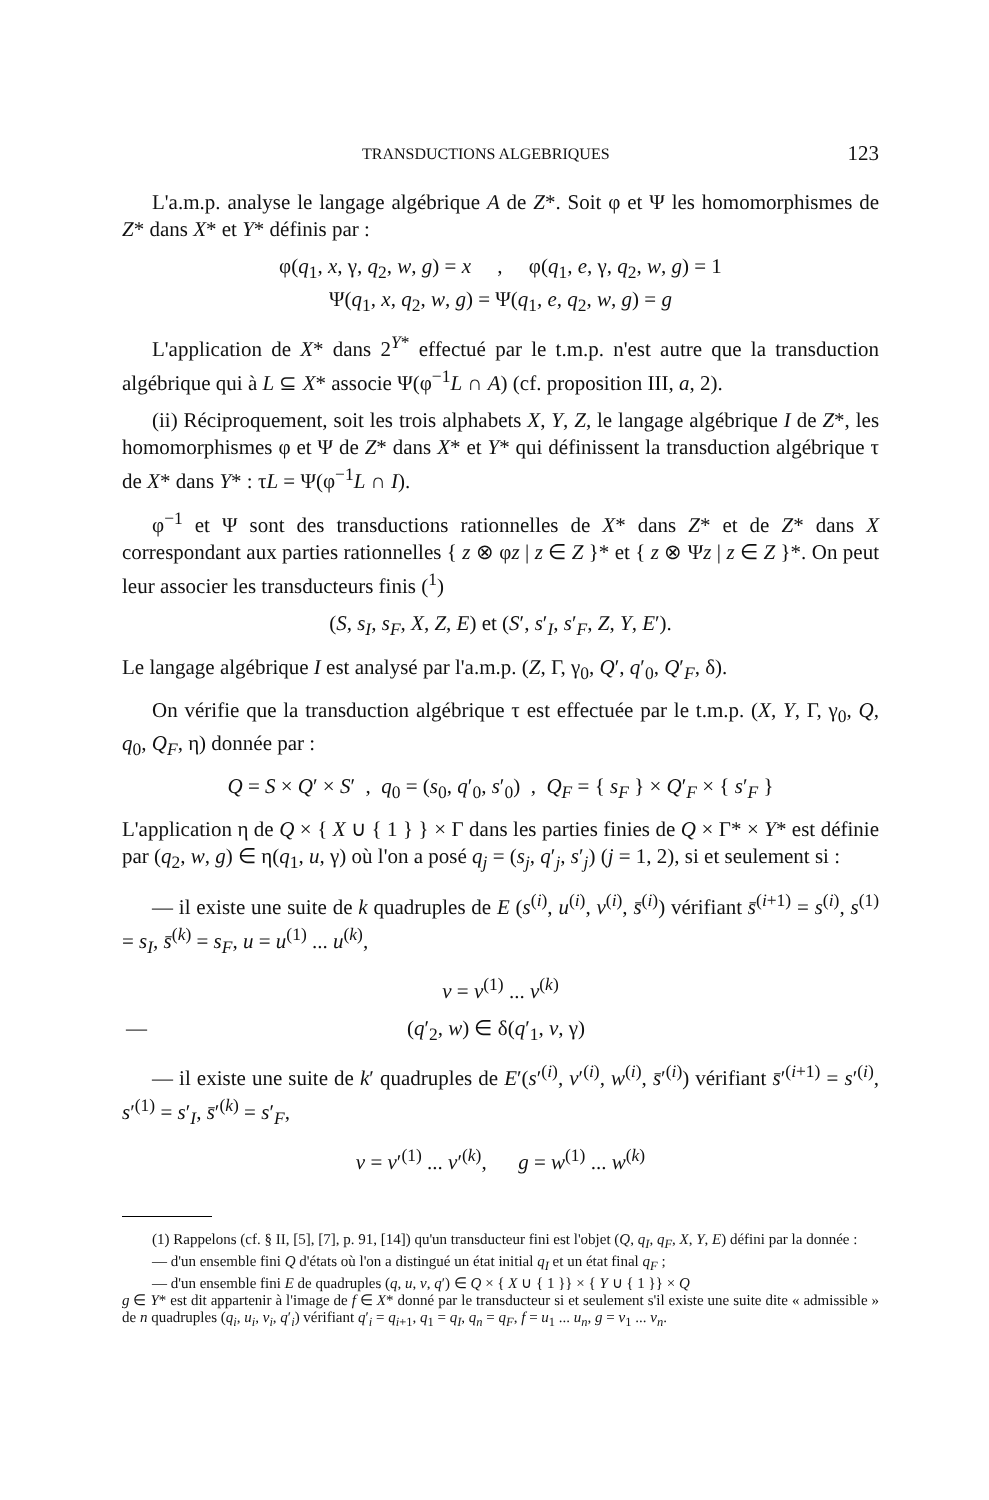TRANSDUCTIONS ALGEBRIQUES 123
L'a.m.p. analyse le langage algébrique A de Z*. Soit φ et Ψ les homomorphismes de Z* dans X* et Y* définis par :
φ(q<sub>1</sub>, x, γ, q<sub>2</sub>, w, g) = x , φ(q<sub>1</sub>, e, γ, q<sub>2</sub>, w, g) = 1
Ψ(q<sub>1</sub>, x, q<sub>2</sub>, w, g) = Ψ(q<sub>1</sub>, e, q<sub>2</sub>, w, g) = g
L'application de X* dans 2<sup>Y*</sup> effectué par le t.m.p. n'est autre que la transduction algébrique qui à L ⊆ X* associe Ψ(φ<sup>−1</sup>L ∩ A) (cf. proposition III, a, 2).
(ii) Réciproquement, soit les trois alphabets X, Y, Z, le langage algébrique I de Z*, les homomorphismes φ et Ψ de Z* dans X* et Y* qui définissent la transduction algébrique τ de X* dans Y* : τL = Ψ(φ<sup>−1</sup>L ∩ I).
φ<sup>−1</sup> et Ψ sont des transductions rationnelles de X* dans Z* et de Z* dans X correspondant aux parties rationnelles { z ⊗ φz | z ∈ Z }* et { z ⊗ Ψz | z ∈ Z }*. On peut leur associer les transducteurs finis (<sup>1</sup>)
(S, s<sub>I</sub>, s<sub>F</sub>, X, Z, E) et (S′, s′<sub>I</sub>, s′<sub>F</sub>, Z, Y, E′).
Le langage algébrique I est analysé par l'a.m.p. (Z, Γ, γ<sub>0</sub>, Q′, q′<sub>0</sub>, Q′<sub>F</sub>, δ).
On vérifie que la transduction algébrique τ est effectuée par le t.m.p. (X, Y, Γ, γ<sub>0</sub>, Q, q<sub>0</sub>, Q<sub>F</sub>, η) donnée par :
Q = S × Q′ × S′ , q<sub>0</sub> = (s<sub>0</sub>, q′<sub>0</sub>, s′<sub>0</sub>) , Q<sub>F</sub> = { s<sub>F</sub> } × Q′<sub>F</sub> × { s′<sub>F</sub> }
L'application η de Q × { X ∪ { 1 } } × Γ dans les parties finies de Q × Γ* × Y* est définie par (q<sub>2</sub>, w, g) ∈ η(q<sub>1</sub>, u, γ) où l'on a posé q<sub>j</sub> = (s<sub>j</sub>, q′<sub>j</sub>, s′<sub>j</sub>) (j = 1, 2), si et seulement si :
— il existe une suite de k quadruples de E (s<sup>(i)</sup>, u<sup>(i)</sup>, v<sup>(i)</sup>, s̄<sup>(i)</sup>) vérifiant s̄<sup>(i+1)</sup> = s<sup>(i)</sup>, s<sup>(1)</sup> = s<sub>I</sub>, s̄<sup>(k)</sup> = s<sub>F</sub>, u = u<sup>(1)</sup> ... u<sup>(k)</sup>,
v = v<sup>(1)</sup> ... v<sup>(k)</sup>
— (q′<sub>2</sub>, w) ∈ δ(q′<sub>1</sub>, v, γ)
— il existe une suite de k′ quadruples de E′(s′<sup>(i)</sup>, v′<sup>(i)</sup>, w<sup>(i)</sup>, s̄′<sup>(i)</sup>) vérifiant s̄′<sup>(i+1)</sup> = s′<sup>(i)</sup>, s′<sup>(1)</sup> = s′<sub>I</sub>, s̄′<sup>(k)</sup> = s′<sub>F</sub>,
v = v′<sup>(1)</sup> ... v′<sup>(k)</sup>, g = w<sup>(1)</sup> ... w<sup>(k)</sup>
(1) Rappelons (cf. § II, [5], [7], p. 91, [14]) qu'un transducteur fini est l'objet (Q, q<sub>I</sub>, q<sub>F</sub>, X, Y, E) défini par la donnée :
— d'un ensemble fini Q d'états où l'on a distingué un état initial q<sub>I</sub> et un état final q<sub>F</sub> ;
— d'un ensemble fini E de quadruples (q, u, v, q′) ∈ Q × { X ∪ { 1 }} × { Y ∪ { 1 }} × Q
g ∈ Y* est dit appartenir à l'image de f ∈ X* donné par le transducteur si et seulement s'il existe une suite dite « admissible » de n quadruples (q<sub>i</sub>, u<sub>i</sub>, v<sub>i</sub>, q′<sub>i</sub>) vérifiant q′<sub>i</sub> = q<sub>i+1</sub>, q<sub>1</sub> = q<sub>I</sub>, q<sub>n</sub> = q<sub>F</sub>, f = u<sub>1</sub> ... u<sub>n</sub>, g = v<sub>1</sub> ... v<sub>n</sub>.